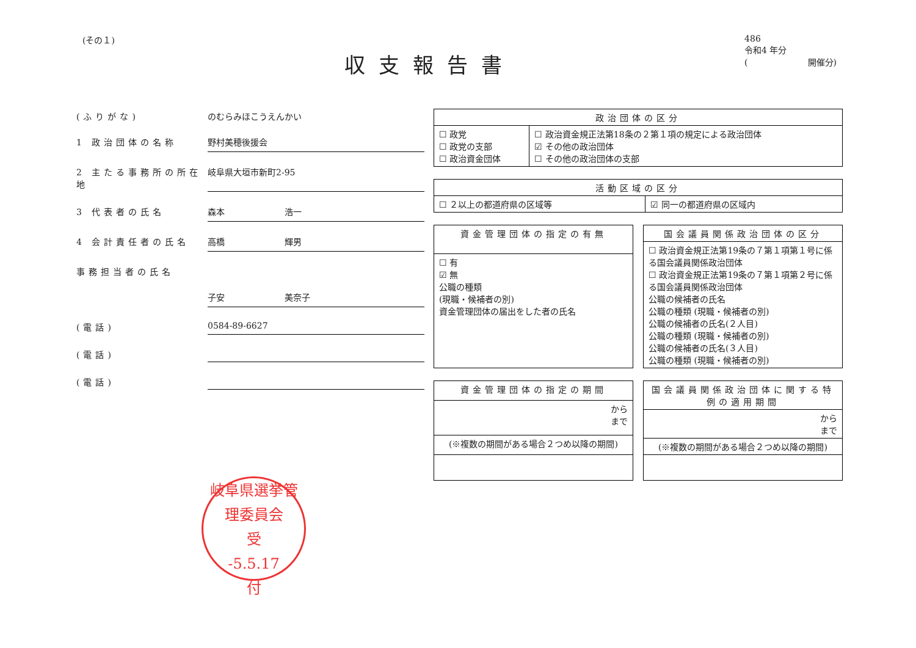(その１)
収支報告書
486
令和4 年分
(　　　　　　　開催分)
(ふりがな) のむらみほこうえんかい
1 政治団体の名称 野村美穂後援会
2 主たる事務所の所在地 岐阜県大垣市新町2-95
3 代表者の氏名 森本　　　　　　　浩一
4 会計責任者の氏名 高橋　　　　　　　輝男
事務担当者の氏名
子安　　　　　　　美奈子
(電話) 0584-89-6627
(電話)
(電話)
岐阜県選挙管理委員会
受
-5.5.17
付
| 政治団体の区分 | |
| --- | --- |
| ☐ 政党 ☐ 政党の支部 ☐ 政治資金団体 | ☐ 政治資金規正法第18条の２第１項の規定による政治団体 ☑ その他の政治団体 ☐ その他の政治団体の支部 |
| 活動区域の区分 | |
| --- | --- |
| ☐ ２以上の都道府県の区域等 | ☑ 同一の都道府県の区域内 |
| 資金管理団体の指定の有無 |
| --- |
| ☐ 有 ☑ 無 公職の種類 (現職・候補者の別) 資金管理団体の届出をした者の氏名 |
| 国会議員関係政治団体の区分 |
| --- |
| ☐ 政治資金規正法第19条の７第１項第１号に係る国会議員関係政治団体 ☐ 政治資金規正法第19条の７第１項第２号に係る国会議員関係政治団体 公職の候補者の氏名 公職の種類 (現職・候補者の別) 公職の候補者の氏名(２人目) 公職の種類 (現職・候補者の別) 公職の候補者の氏名(３人目) 公職の種類 (現職・候補者の別) |
| 資金管理団体の指定の期間 |
| --- |
| から まで |
| (※複数の期間がある場合２つめ以降の期間) |
| 国会議員関係政治団体に関する特例の適用期間 |
| --- |
| から まで |
| (※複数の期間がある場合２つめ以降の期間) |